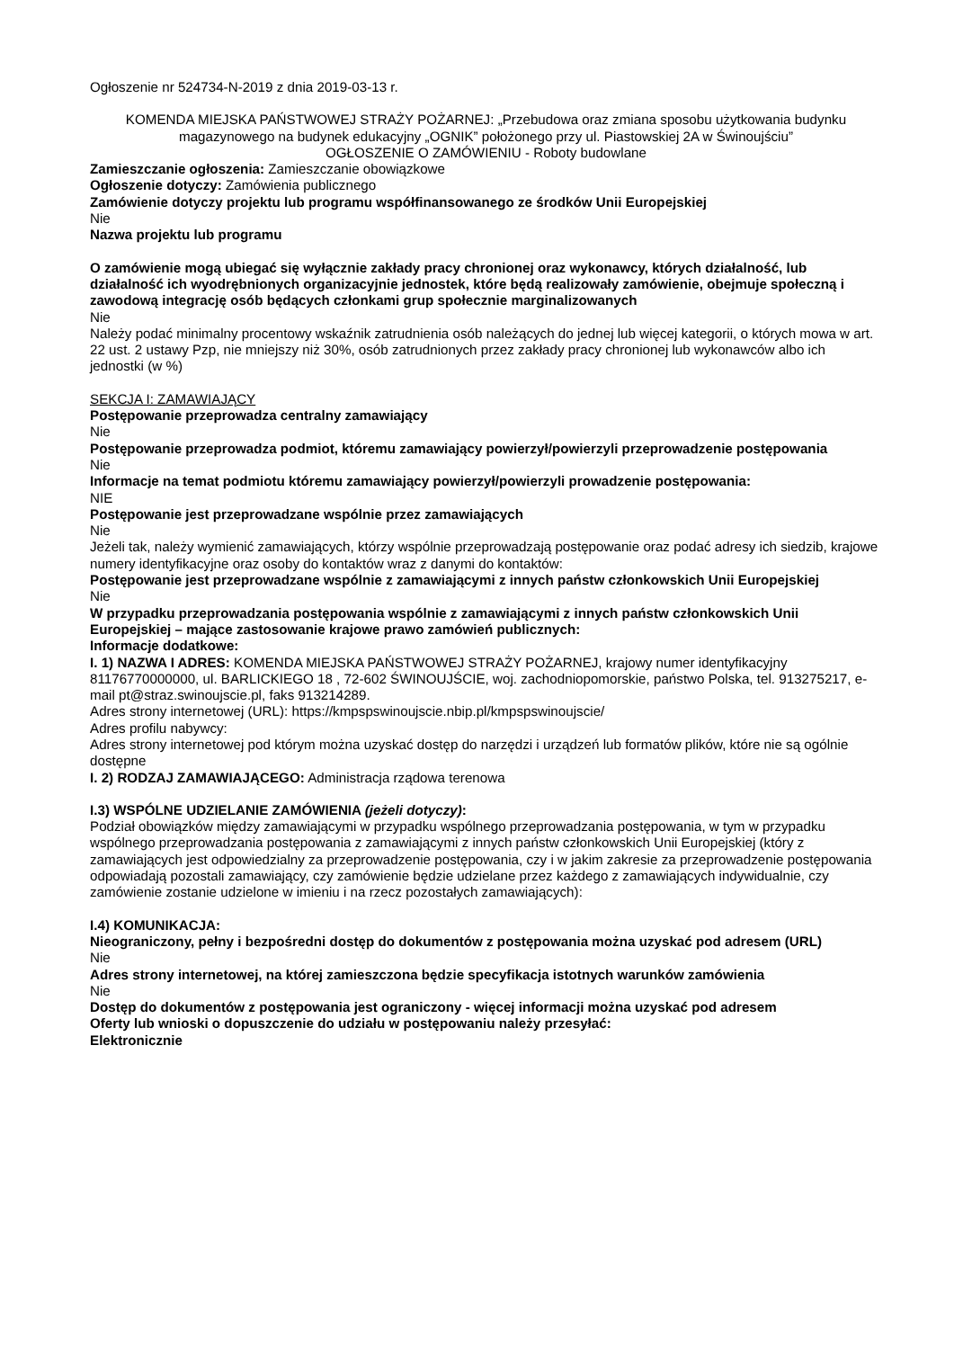Ogłoszenie nr 524734-N-2019 z dnia 2019-03-13 r.
KOMENDA MIEJSKA PAŃSTWOWEJ STRAŻY POŻARNEJ: „Przebudowa oraz zmiana sposobu użytkowania budynku magazynowego na budynek edukacyjny „OGNIK” położonego przy ul. Piastowskiej 2A w Świnoujściu”
OGŁOSZENIE O ZAMÓWIENIU - Roboty budowlane
Zamieszczanie ogłoszenia: Zamieszczanie obowiązkowe
Ogłoszenie dotyczy: Zamówienia publicznego
Zamówienie dotyczy projektu lub programu współfinansowanego ze środków Unii Europejskiej
Nie
Nazwa projektu lub programu
O zamówienie mogą ubiegać się wyłącznie zakłady pracy chronionej oraz wykonawcy, których działalność, lub działalność ich wyodrębnionych organizacyjnie jednostek, które będą realizowały zamówienie, obejmuje społeczną i zawodową integrację osób będących członkami grup społecznie marginalizowanych
Nie
Należy podać minimalny procentowy wskaźnik zatrudnienia osób należących do jednej lub więcej kategorii, o których mowa w art. 22 ust. 2 ustawy Pzp, nie mniejszy niż 30%, osób zatrudnionych przez zakłady pracy chronionej lub wykonawców albo ich jednostki (w %)
SEKCJA I: ZAMAWIAJĄCY
Postępowanie przeprowadza centralny zamawiający
Nie
Postępowanie przeprowadza podmiot, któremu zamawiający powierzył/powierzyli przeprowadzenie postępowania
Nie
Informacje na temat podmiotu któremu zamawiający powierzył/powierzyli prowadzenie postępowania:
NIE
Postępowanie jest przeprowadzane wspólnie przez zamawiających
Nie
Jeżeli tak, należy wymienić zamawiających, którzy wspólnie przeprowadzają postępowanie oraz podać adresy ich siedzib, krajowe numery identyfikacyjne oraz osoby do kontaktów wraz z danymi do kontaktów:
Postępowanie jest przeprowadzane wspólnie z zamawiającymi z innych państw członkowskich Unii Europejskiej
Nie
W przypadku przeprowadzania postępowania wspólnie z zamawiającymi z innych państw członkowskich Unii Europejskiej – mające zastosowanie krajowe prawo zamówień publicznych:
Informacje dodatkowe:
I. 1) NAZWA I ADRES: KOMENDA MIEJSKA PAŃSTWOWEJ STRAŻY POŻARNEJ, krajowy numer identyfikacyjny 81176770000000, ul. BARLICKIEGO 18 , 72-602 ŚWINOUJŚCIE, woj. zachodniopomorskie, państwo Polska, tel. 913275217, e-mail pt@straz.swinoujscie.pl, faks 913214289.
Adres strony internetowej (URL): https://kmpspswinoujscie.nbip.pl/kmpspswinoujscie/
Adres profilu nabywcy:
Adres strony internetowej pod którym można uzyskać dostęp do narzędzi i urządzeń lub formatów plików, które nie są ogólnie dostępne
I. 2) RODZAJ ZAMAWIAJĄCEGO: Administracja rządowa terenowa
I.3) WSPÓLNE UDZIELANIE ZAMÓWIENIA (jeżeli dotyczy):
Podział obowiązków między zamawiającymi w przypadku wspólnego przeprowadzania postępowania, w tym w przypadku wspólnego przeprowadzania postępowania z zamawiającymi z innych państw członkowskich Unii Europejskiej (który z zamawiających jest odpowiedzialny za przeprowadzenie postępowania, czy i w jakim zakresie za przeprowadzenie postępowania odpowiadają pozostali zamawiający, czy zamówienie będzie udzielane przez każdego z zamawiających indywidualnie, czy zamówienie zostanie udzielone w imieniu i na rzecz pozostałych zamawiających):
I.4) KOMUNIKACJA:
Nieograniczony, pełny i bezpośredni dostęp do dokumentów z postępowania można uzyskać pod adresem (URL)
Nie
Adres strony internetowej, na której zamieszczona będzie specyfikacja istotnych warunków zamówienia
Nie
Dostęp do dokumentów z postępowania jest ograniczony - więcej informacji można uzyskać pod adresem
Oferty lub wnioski o dopuszczenie do udziału w postępowaniu należy przesyłać:
Elektronicznie